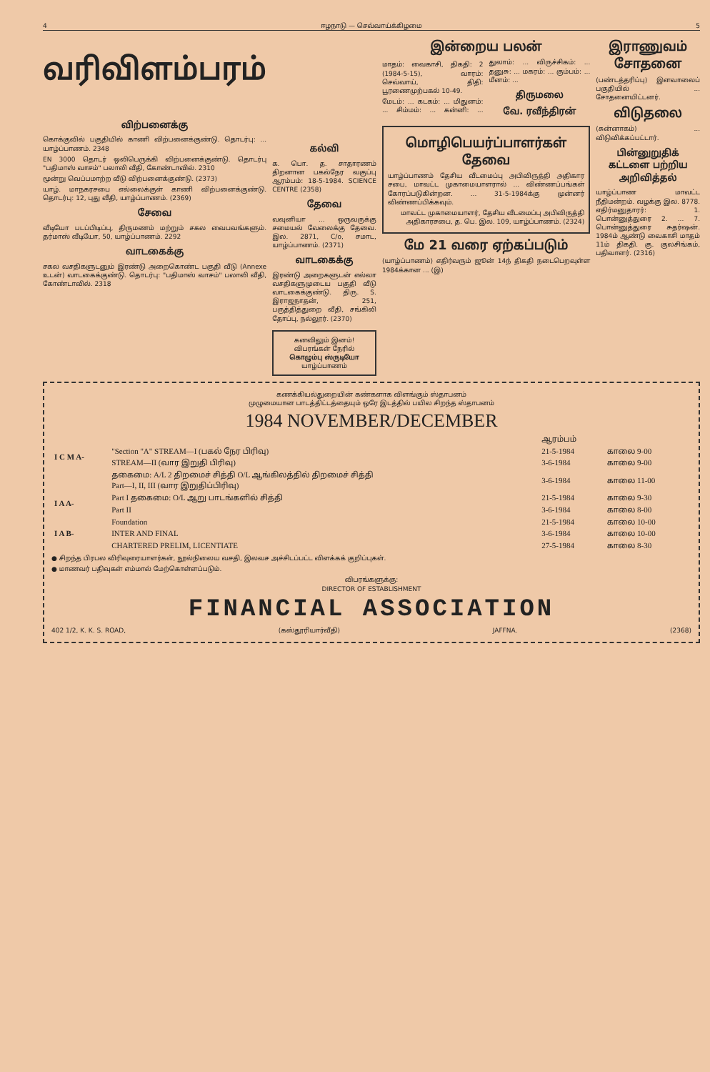4 ஈழநாடு — செவ்வாய்க்கிழமை 5
வரிவிளம்பரம்
விற்பனைக்கு
கொக்குவில் பகுதியில் காணி விற்பனைக்குண்டு. தொடர்பு: ... யாழ்ப்பாணம். 2348
EN 3000 தொடர் ஒலிபெருக்கி விற்பனைக்குண்டு. தொடர்பு "பதிமாஸ் வாசம்" பலாலி வீதி, கோண்டாவில். 2310
மூன்று வெப்பமாற்ற வீடு விற்பனைக்குண்டு. (2373)
யாழ். மாநகரசபை எல்லைக்குள் காணி விற்பனைக்குண்டு. தொடர்பு: 12, புது வீதி, யாழ்ப்பாணம். (2369)
சேவை
வீடியோ படப்பிடிப்பு, திருமணம் மற்றும் சகல வைபவங்களும். தர்மாஸ் வீடியோ, 50, யாழ்ப்பாணம். 2292
வாடகைக்கு
சகல வசதிகளுடனும் இரண்டு அறைகொண்ட பகுதி வீடு (Annexe உடன்) வாடகைக்குண்டு. தொடர்பு: "பதிமாஸ் வாசம்" பலாலி வீதி, கோண்டாவில். 2318
கல்வி
க. பொ. த. சாதாரணம் திறனான பகல்நேர வகுப்பு ஆரம்பம்: 18-5-1984. SCIENCE CENTRE (2358)
தேவை
வவுனியா ... ஒருவருக்கு சமையல் வேலைக்கு தேவை. இல. 2871, C/o, சமாட, யாழ்ப்பாணம். (2371)
வாடகைக்கு
இரண்டு அறைகளுடன் எல்லா வசதிகளுமுடைய பகுதி வீடு வாடகைக்குண்டு. திரு. S. இராஜநாதன், 251, பருத்தித்துறை வீதி, சங்கிலி தோப்பு, நல்லூர். (2370)
கனவிலும் இனம்! விபரங்கள் நேரில்
கொழும்பு ஸ்ருடியோ
யாழ்ப்பாணம்
இன்றைய பலன்
மாதம்: வைகாசி, திகதி: 2 (1984-5-15), வாரம்: செவ்வாய், திதி: பூரணைமுற்பகல் 10-49.
மேடம்: ... கடகம்: ... மிதுனம்: ... சிம்மம்: ... கன்னி: ... துலாம்: ... விருச்சிகம்: ... தனுசு: ... மகரம்: ... கும்பம்: ... மீனம்: ...
திருமலை
வே. ரவீந்திரன்
மொழிபெயர்ப்பாளர்கள் தேவை
யாழ்ப்பாணம் தேசிய வீடமைப்பு அபிவிருத்தி அதிகார சபை, மாவட்ட முகாமையாளரால் ... விண்ணப்பங்கள் கோரப்படுகின்றன. ... 31-5-1984க்கு முன்னர் விண்ணப்பிக்கவும்.
மாவட்ட முகாமையாளர், தேசிய வீடமைப்பு அபிவிருத்தி அதிகாரசபை, த. பெ. இல. 109, யாழ்ப்பாணம். (2324)
மே 21 வரை ஏற்கப்படும்
(யாழ்ப்பாணம்) எதிர்வரும் ஜூன் 14ந் திகதி நடைபெறவுள்ள 1984க்கான ... (இ)
இராணுவம் சோதனை
(பண்டத்தரிப்பு) இளவாலைப் பகுதியில் ... சோதனையிட்டனர்.
விடுதலை
(சுன்னாகம்) ... விடுவிக்கப்பட்டார்.
பின்னுறுதிக் கட்டளை பற்றிய அறிவித்தல்
யாழ்ப்பாண மாவட்ட நீதிமன்றம். வழக்கு இல. 8778. எதிர்மனுதாரர்: 1. பொன்னுத்துரை 2. ... 7. பொன்னுத்துரை சுதர்ஷன். 1984ம் ஆண்டு வைகாசி மாதம் 11ம் திகதி. கு. குலசிங்கம், பதிவாளர். (2316)
கணக்கியல்துறையின் கண்களாக விளங்கும் ஸ்தாபனம்
முழுமையான பாடத்திட்டத்தையும் ஒரே இடத்தில் பயில சிறந்த ஸ்தாபனம்
1984 NOVEMBER/DECEMBER
| | | ஆரம்பம் | |
| I C M A- | "Section "A" STREAM—I (பகல் நேர பிரிவு) | 21-5-1984 | காலை 9-00 |
| | STREAM—II (வார இறுதி பிரிவு) | 3-6-1984 | காலை 9-00 |
| | தகைமை: A/L 2 திறமைச் சித்தி O/L ஆங்கிலத்தில் திறமைச் சித்தி Part—I, II, III (வார இறுதிப்பிரிவு) | 3-6-1984 | காலை 11-00 |
| I A A- | Part I தகைமை: O/L ஆறு பாடங்களில் சித்தி | 21-5-1984 | காலை 9-30 |
| | Part II | 3-6-1984 | காலை 8-00 |
| I A B- | Foundation | 21-5-1984 | காலை 10-00 |
| | INTER AND FINAL | 3-6-1984 | காலை 10-00 |
| | CHARTERED PRELIM, LICENTIATE | 27-5-1984 | காலை 8-30 |
● சிறந்த பிரபல விரிவுரையாளர்கள், நூல்நிலைய வசதி, இலவச அச்சிடப்பட்ட விளக்கக் குறிப்புகள்.
● மாணவர் பதிவுகள் எம்மால் மேற்கொள்ளப்படும்.
விபரங்களுக்கு:
DIRECTOR OF ESTABLISHMENT
FINANCIAL ASSOCIATION
402 1/2, K. K. S. ROAD, (கஸ்தூரியார்வீதி) JAFFNA. (2368)